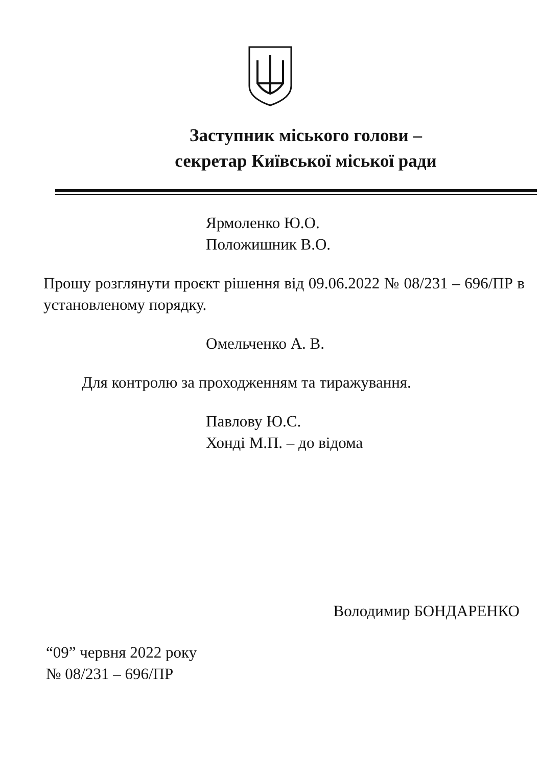Заступник міського голови –
секретар Київської міської ради
Ярмоленко Ю.О.
Положишник В.О.
Прошу розглянути проєкт рішення від 09.06.2022 № 08/231 – 696/ПР в установленому порядку.
Омельченко А. В.
Для контролю за проходженням та тиражування.
Павлову Ю.С.
Хонді М.П. – до відома
Володимир БОНДАРЕНКО
“09” червня 2022 року
№ 08/231 – 696/ПР